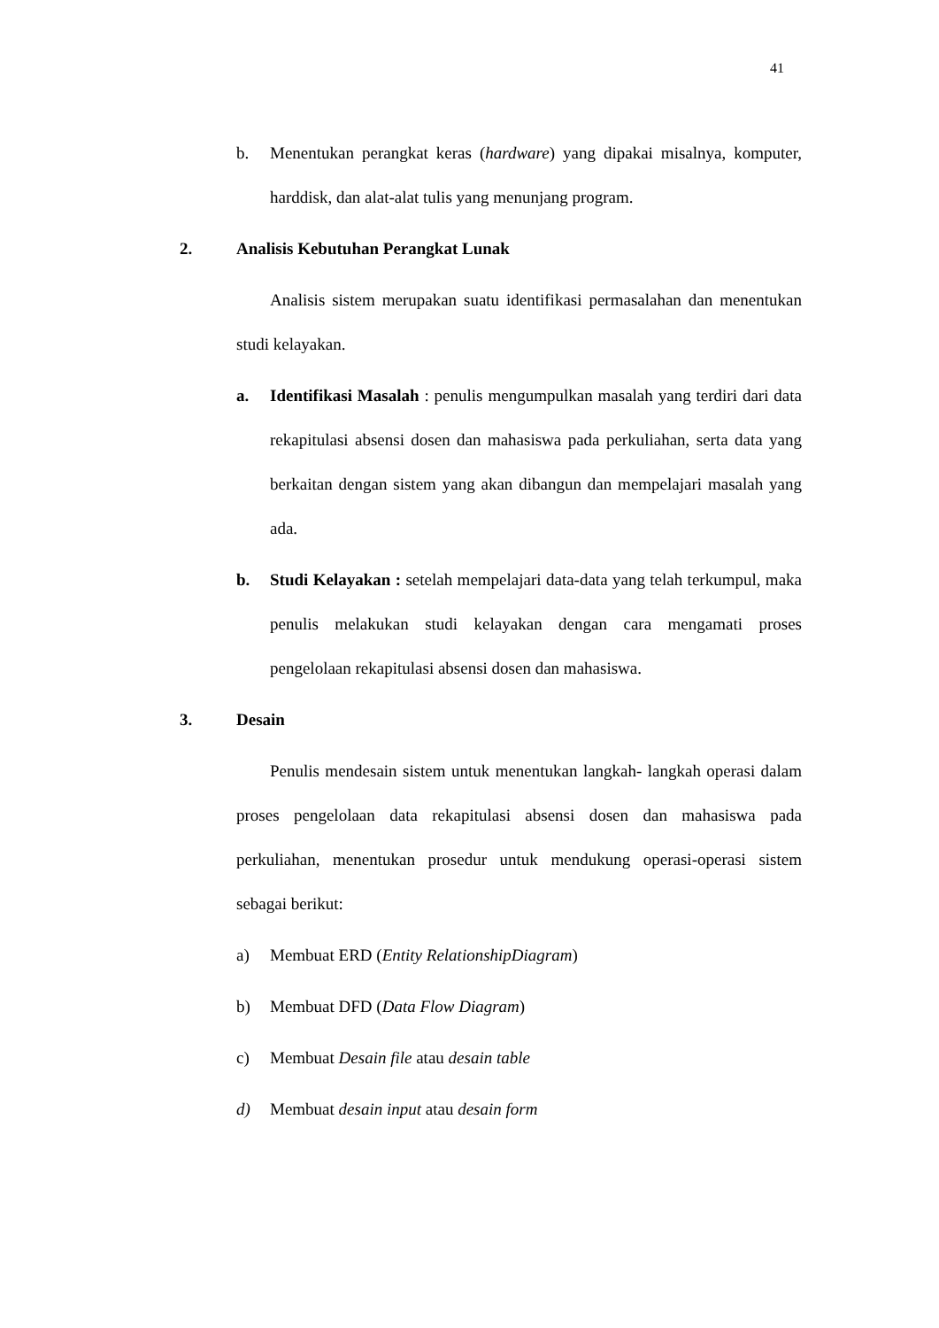41
b. Menentukan perangkat keras (hardware) yang dipakai misalnya, komputer, harddisk, dan alat-alat tulis yang menunjang program.
2. Analisis Kebutuhan Perangkat Lunak
Analisis sistem merupakan suatu identifikasi permasalahan dan menentukan studi kelayakan.
a. Identifikasi Masalah : penulis mengumpulkan masalah yang terdiri dari data rekapitulasi absensi dosen dan mahasiswa pada perkuliahan, serta data yang berkaitan dengan sistem yang akan dibangun dan mempelajari masalah yang ada.
b. Studi Kelayakan : setelah mempelajari data-data yang telah terkumpul, maka penulis melakukan studi kelayakan dengan cara mengamati proses pengelolaan rekapitulasi absensi dosen dan mahasiswa.
3. Desain
Penulis mendesain sistem untuk menentukan langkah- langkah operasi dalam proses pengelolaan data rekapitulasi absensi dosen dan mahasiswa pada perkuliahan, menentukan prosedur untuk mendukung operasi-operasi sistem sebagai berikut:
a) Membuat ERD (Entity RelationshipDiagram)
b) Membuat DFD (Data Flow Diagram)
c) Membuat Desain file atau desain table
d) Membuat desain input atau desain form